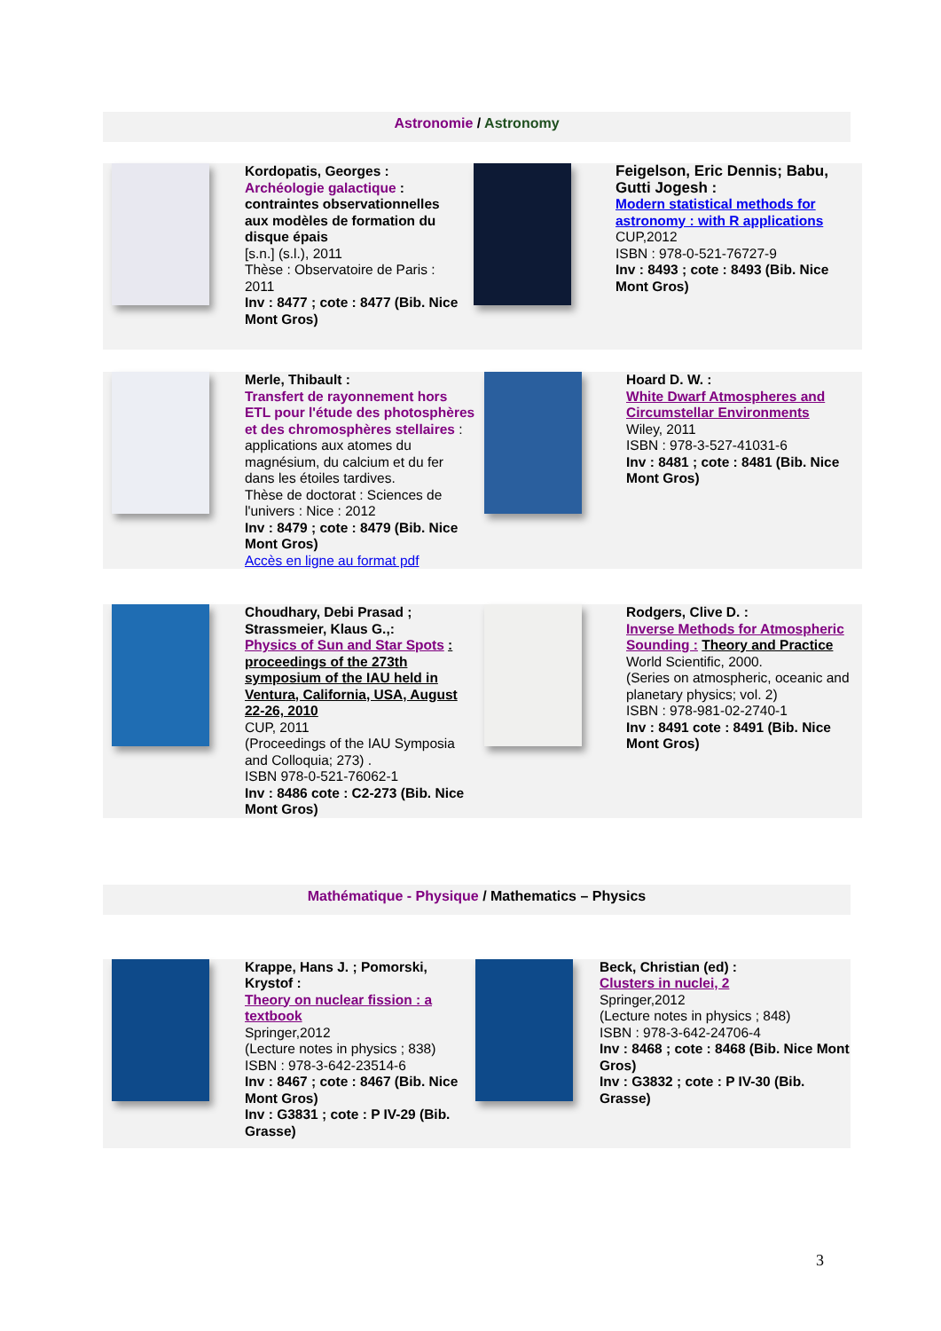Astronomie / Astronomy
| | Kordopatis, Georges : Archéologie galactique : contraintes observationnelles aux modèles de formation du disque épais [s.n.] (s.l.), 2011 Thèse : Observatoire de Paris : 2011 Inv : 8477 ; cote : 8477 (Bib. Nice Mont Gros) | | Feigelson, Eric Dennis; Babu, Gutti Jogesh : Modern statistical methods for astronomy : with R applications CUP,2012 ISBN : 978-0-521-76727-9 Inv : 8493 ; cote : 8493 (Bib. Nice Mont Gros) |
| | Merle, Thibault : Transfert de rayonnement hors ETL pour l'étude des photosphères et des chromosphères stellaires : applications aux atomes du magnésium, du calcium et du fer dans les étoiles tardives. Thèse de doctorat : Sciences de l'univers : Nice : 2012 Inv : 8479 ; cote : 8479 (Bib. Nice Mont Gros) Accès en ligne au format pdf | | Hoard D. W. : White Dwarf Atmospheres and Circumstellar Environments Wiley, 2011 ISBN : 978-3-527-41031-6 Inv : 8481 ; cote : 8481 (Bib. Nice Mont Gros) |
| | Choudhary, Debi Prasad ; Strassmeier, Klaus G.,: Physics of Sun and Star Spots : proceedings of the 273th symposium of the IAU held in Ventura, California, USA, August 22-26, 2010 CUP, 2011 (Proceedings of the IAU Symposia and Colloquia; 273) . ISBN 978-0-521-76062-1 Inv : 8486 cote : C2-273 (Bib. Nice Mont Gros) | | Rodgers, Clive D. : Inverse Methods for Atmospheric Sounding : Theory and Practice World Scientific, 2000. (Series on atmospheric, oceanic and planetary physics; vol. 2) ISBN : 978-981-02-2740-1 Inv : 8491 cote : 8491 (Bib. Nice Mont Gros) |
Mathématique - Physique / Mathematics – Physics
| | Krappe, Hans J. ; Pomorski, Krystof : Theory on nuclear fission : a textbook Springer,2012 (Lecture notes in physics ; 838) ISBN : 978-3-642-23514-6 Inv : 8467 ; cote : 8467 (Bib. Nice Mont Gros) Inv : G3831 ; cote : P IV-29 (Bib. Grasse) | | Beck, Christian (ed) : Clusters in nuclei, 2 Springer,2012 (Lecture notes in physics ; 848) ISBN : 978-3-642-24706-4 Inv : 8468 ; cote : 8468 (Bib. Nice Mont Gros) Inv : G3832 ; cote : P IV-30 (Bib. Grasse) |
3